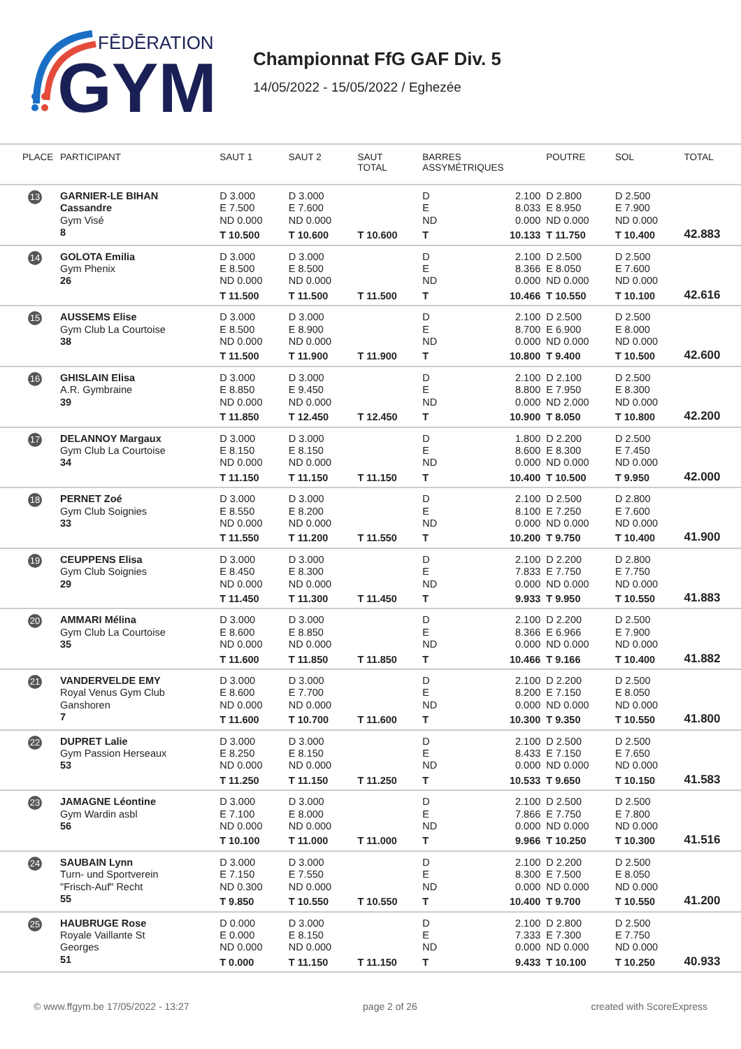FĒDĒRATION
GYM
Championnat FfG GAF Div. 5
14/05/2022 - 15/05/2022 / Eghezée
| PLACE | PARTICIPANT | SAUT 1 | SAUT 2 | SAUT TOTAL | BARRES ASSYMÉTRIQUES | POUTRE | SOL | TOTAL |
| --- | --- | --- | --- | --- | --- | --- | --- | --- |
| 13 | GARNIER-LE BIHAN Cassandre Gym Visé 8 | D 3.000 E 7.500 ND 0.000 T 10.500 | D 3.000 E 7.600 ND 0.000 T 10.600 | T 10.600 | D 2.100 E 8.033 ND 0.000 T 10.133 | D 2.800 E 8.950 ND 0.000 T 11.750 | D 2.500 E 7.900 ND 0.000 T 10.400 | 42.883 |
| 14 | GOLOTA Emilia Gym Phenix 26 | D 3.000 E 8.500 ND 0.000 T 11.500 | D 3.000 E 8.500 ND 0.000 T 11.500 | T 11.500 | D 2.100 E 8.366 ND 0.000 T 10.466 | D 2.500 E 8.050 ND 0.000 T 10.550 | D 2.500 E 7.600 ND 0.000 T 10.100 | 42.616 |
| 15 | AUSSEMS Elise Gym Club La Courtoise 38 | D 3.000 E 8.500 ND 0.000 T 11.500 | D 3.000 E 8.900 ND 0.000 T 11.900 | T 11.900 | D 2.100 E 8.700 ND 0.000 T 10.800 | D 2.500 E 6.900 ND 0.000 T 9.400 | D 2.500 E 8.000 ND 0.000 T 10.500 | 42.600 |
| 16 | GHISLAIN Elisa A.R. Gymbraine 39 | D 3.000 E 8.850 ND 0.000 T 11.850 | D 3.000 E 9.450 ND 0.000 T 12.450 | T 12.450 | D 2.100 E 8.800 ND 0.000 T 10.900 | D 2.100 E 7.950 ND 2.000 T 8.050 | D 2.500 E 8.300 ND 0.000 T 10.800 | 42.200 |
| 17 | DELANNOY Margaux Gym Club La Courtoise 34 | D 3.000 E 8.150 ND 0.000 T 11.150 | D 3.000 E 8.150 ND 0.000 T 11.150 | T 11.150 | D 1.800 E 8.600 ND 0.000 T 10.400 | D 2.200 E 8.300 ND 0.000 T 10.500 | D 2.500 E 7.450 ND 0.000 T 9.950 | 42.000 |
| 18 | PERNET Zoé Gym Club Soignies 33 | D 3.000 E 8.550 ND 0.000 T 11.550 | D 3.000 E 8.200 ND 0.000 T 11.200 | T 11.550 | D 2.100 E 8.100 ND 0.000 T 10.200 | D 2.500 E 7.250 ND 0.000 T 9.750 | D 2.800 E 7.600 ND 0.000 T 10.400 | 41.900 |
| 19 | CEUPPENS Elisa Gym Club Soignies 29 | D 3.000 E 8.450 ND 0.000 T 11.450 | D 3.000 E 8.300 ND 0.000 T 11.300 | T 11.450 | D 2.100 E 7.833 ND 0.000 T 9.933 | D 2.200 E 7.750 ND 0.000 T 9.950 | D 2.800 E 7.750 ND 0.000 T 10.550 | 41.883 |
| 20 | AMMARI Mélina Gym Club La Courtoise 35 | D 3.000 E 8.600 ND 0.000 T 11.600 | D 3.000 E 8.850 ND 0.000 T 11.850 | T 11.850 | D 2.100 E 8.366 ND 0.000 T 10.466 | D 2.200 E 6.966 ND 0.000 T 9.166 | D 2.500 E 7.900 ND 0.000 T 10.400 | 41.882 |
| 21 | VANDERVELDE EMY Royal Venus Gym Club Ganshoren 7 | D 3.000 E 8.600 ND 0.000 T 11.600 | D 3.000 E 7.700 ND 0.000 T 10.700 | T 11.600 | D 2.100 E 8.200 ND 0.000 T 10.300 | D 2.200 E 7.150 ND 0.000 T 9.350 | D 2.500 E 8.050 ND 0.000 T 10.550 | 41.800 |
| 22 | DUPRET Lalie Gym Passion Herseaux 53 | D 3.000 E 8.250 ND 0.000 T 11.250 | D 3.000 E 8.150 ND 0.000 T 11.150 | T 11.250 | D 2.100 E 8.433 ND 0.000 T 10.533 | D 2.500 E 7.150 ND 0.000 T 9.650 | D 2.500 E 7.650 ND 0.000 T 10.150 | 41.583 |
| 23 | JAMAGNE Léontine Gym Wardin asbl 56 | D 3.000 E 7.100 ND 0.000 T 10.100 | D 3.000 E 8.000 ND 0.000 T 11.000 | T 11.000 | D 2.100 E 7.866 ND 0.000 T 9.966 | D 2.500 E 7.750 ND 0.000 T 10.250 | D 2.500 E 7.800 ND 0.000 T 10.300 | 41.516 |
| 24 | SAUBAIN Lynn Turn- und Sportverein "Frisch-Auf" Recht 55 | D 3.000 E 7.150 ND 0.300 T 9.850 | D 3.000 E 7.550 ND 0.000 T 10.550 | T 10.550 | D 2.100 E 8.300 ND 0.000 T 10.400 | D 2.200 E 7.500 ND 0.000 T 9.700 | D 2.500 E 8.050 ND 0.000 T 10.550 | 41.200 |
| 25 | HAUBRUGE Rose Royale Vaillante St Georges 51 | D 0.000 E 0.000 ND 0.000 T 0.000 | D 3.000 E 8.150 ND 0.000 T 11.150 | T 11.150 | D 2.100 E 7.333 ND 0.000 T 9.433 | D 2.800 E 7.300 ND 0.000 T 10.100 | D 2.500 E 7.750 ND 0.000 T 10.250 | 40.933 |
© www.ffgym.be 17/05/2022 - 13:27 page 2 of 26 created with ScoreExpress